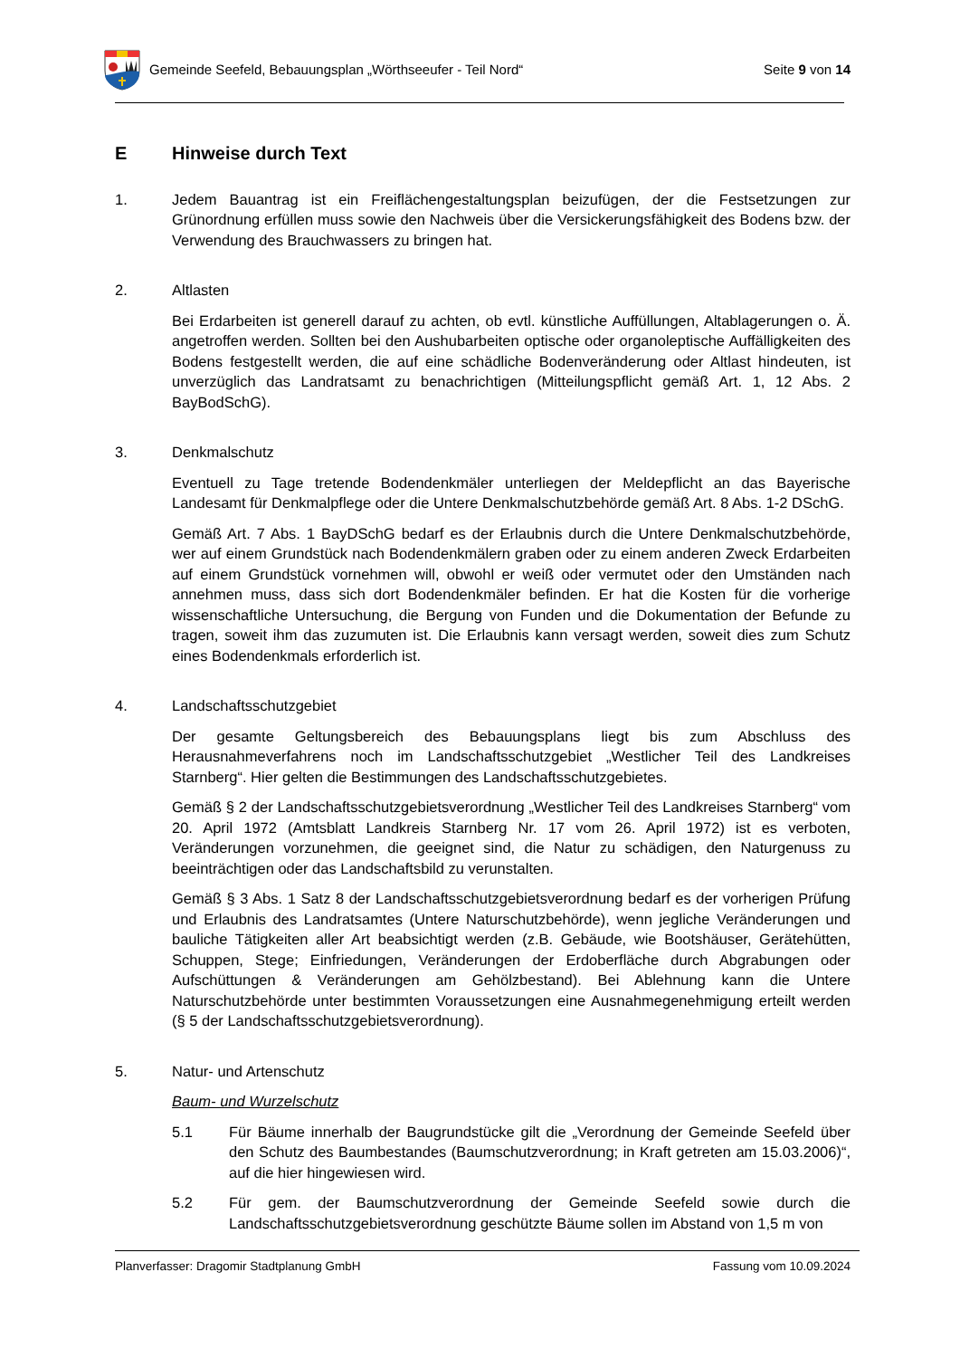Gemeinde Seefeld, Bebauungsplan „Wörthseeufer - Teil Nord“
Seite 9 von 14
E Hinweise durch Text
1. Jedem Bauantrag ist ein Freiflächengestaltungsplan beizufügen, der die Festsetzungen zur Grünordnung erfüllen muss sowie den Nachweis über die Versickerungsfähigkeit des Bodens bzw. der Verwendung des Brauchwassers zu bringen hat.
2. Altlasten
Bei Erdarbeiten ist generell darauf zu achten, ob evtl. künstliche Auffüllungen, Altablagerungen o. Ä. angetroffen werden. Sollten bei den Aushubarbeiten optische oder organoleptische Auffälligkeiten des Bodens festgestellt werden, die auf eine schädliche Bodenveränderung oder Altlast hindeuten, ist unverzüglich das Landratsamt zu benachrichtigen (Mitteilungspflicht gemäß Art. 1, 12 Abs. 2 BayBodSchG).
3. Denkmalschutz
Eventuell zu Tage tretende Bodendenkmäler unterliegen der Meldepflicht an das Bayerische Landesamt für Denkmalpflege oder die Untere Denkmalschutzbehörde gemäß Art. 8 Abs. 1-2 DSchG.
Gemäß Art. 7 Abs. 1 BayDSchG bedarf es der Erlaubnis durch die Untere Denkmalschutzbehörde, wer auf einem Grundstück nach Bodendenkmälern graben oder zu einem anderen Zweck Erdarbeiten auf einem Grundstück vornehmen will, obwohl er weiß oder vermutet oder den Umständen nach annehmen muss, dass sich dort Bodendenkmäler befinden. Er hat die Kosten für die vorherige wissenschaftliche Untersuchung, die Bergung von Funden und die Dokumentation der Befunde zu tragen, soweit ihm das zuzumuten ist. Die Erlaubnis kann versagt werden, soweit dies zum Schutz eines Bodendenkmals erforderlich ist.
4. Landschaftsschutzgebiet
Der gesamte Geltungsbereich des Bebauungsplans liegt bis zum Abschluss des Herausnahmeverfahrens noch im Landschaftsschutzgebiet „Westlicher Teil des Landkreises Starnberg“. Hier gelten die Bestimmungen des Landschaftsschutzgebietes.
Gemäß § 2 der Landschaftsschutzgebietsverordnung „Westlicher Teil des Landkreises Starnberg“ vom 20. April 1972 (Amtsblatt Landkreis Starnberg Nr. 17 vom 26. April 1972) ist es verboten, Veränderungen vorzunehmen, die geeignet sind, die Natur zu schädigen, den Naturgenuss zu beeinträchtigen oder das Landschaftsbild zu verunstalten.
Gemäß § 3 Abs. 1 Satz 8 der Landschaftsschutzgebietsverordnung bedarf es der vorherigen Prüfung und Erlaubnis des Landratsamtes (Untere Naturschutzbehörde), wenn jegliche Veränderungen und bauliche Tätigkeiten aller Art beabsichtigt werden (z.B. Gebäude, wie Bootshäuser, Gerätehütten, Schuppen, Stege; Einfriedungen, Veränderungen der Erdoberfläche durch Abgrabungen oder Aufschüttungen & Veränderungen am Gehölzbestand). Bei Ablehnung kann die Untere Naturschutzbehörde unter bestimmten Voraussetzungen eine Ausnahmegenehmigung erteilt werden (§ 5 der Landschaftsschutzgebietsverordnung).
5. Natur- und Artenschutz
Baum- und Wurzelschutz
5.1 Für Bäume innerhalb der Baugrundstücke gilt die „Verordnung der Gemeinde Seefeld über den Schutz des Baumbestandes (Baumschutzverordnung; in Kraft getreten am 15.03.2006)“, auf die hier hingewiesen wird.
5.2 Für gem. der Baumschutzverordnung der Gemeinde Seefeld sowie durch die Landschaftsschutzgebietsverordnung geschützte Bäume sollen im Abstand von 1,5 m von
Planverfasser: Dragomir Stadtplanung GmbH Fassung vom 10.09.2024